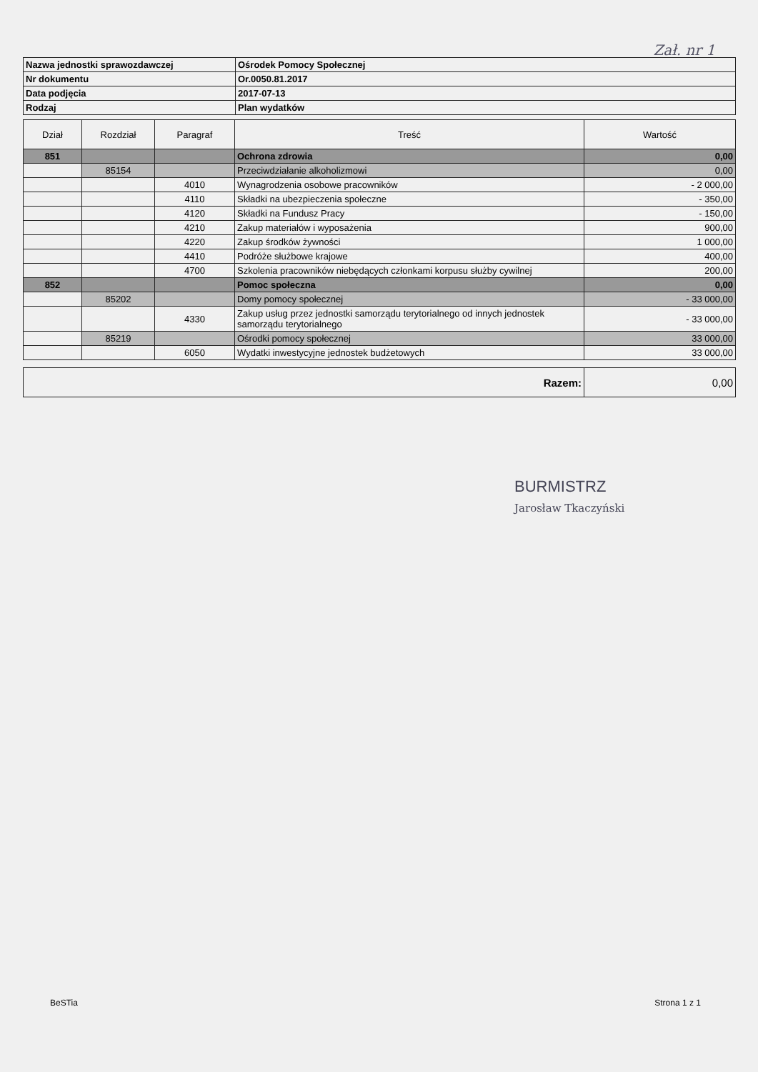Zał. nr 1
| Nazwa jednostki sprawozdawczej | Ośrodek Pomocy Społecznej |
| Nr dokumentu | Or.0050.81.2017 |
| Data podjęcia | 2017-07-13 |
| Rodzaj | Plan wydatków |
| Dział | Rozdział | Paragraf | Treść | Wartość |
| --- | --- | --- | --- | --- |
| 851 | | | Ochrona zdrowia | 0,00 |
| | 85154 | | Przeciwdziałanie alkoholizmowi | 0,00 |
| | | 4010 | Wynagrodzenia osobowe pracowników | - 2 000,00 |
| | | 4110 | Składki na ubezpieczenia społeczne | - 350,00 |
| | | 4120 | Składki na Fundusz Pracy | - 150,00 |
| | | 4210 | Zakup materiałów i wyposażenia | 900,00 |
| | | 4220 | Zakup środków żywności | 1 000,00 |
| | | 4410 | Podróże służbowe krajowe | 400,00 |
| | | 4700 | Szkolenia pracowników niebędących członkami korpusu służby cywilnej | 200,00 |
| 852 | | | Pomoc społeczna | 0,00 |
| | 85202 | | Domy pomocy społecznej | - 33 000,00 |
| | | 4330 | Zakup usług przez jednostki samorządu terytorialnego od innych jednostek samorządu terytorialnego | - 33 000,00 |
| | 85219 | | Ośrodki pomocy społecznej | 33 000,00 |
| | | 6050 | Wydatki inwestycyjne jednostek budżetowych | 33 000,00 |
| Razem: | 0,00 |
BURMISTRZ
Jarosław Tkaczyński
BeSTia Strona 1 z 1